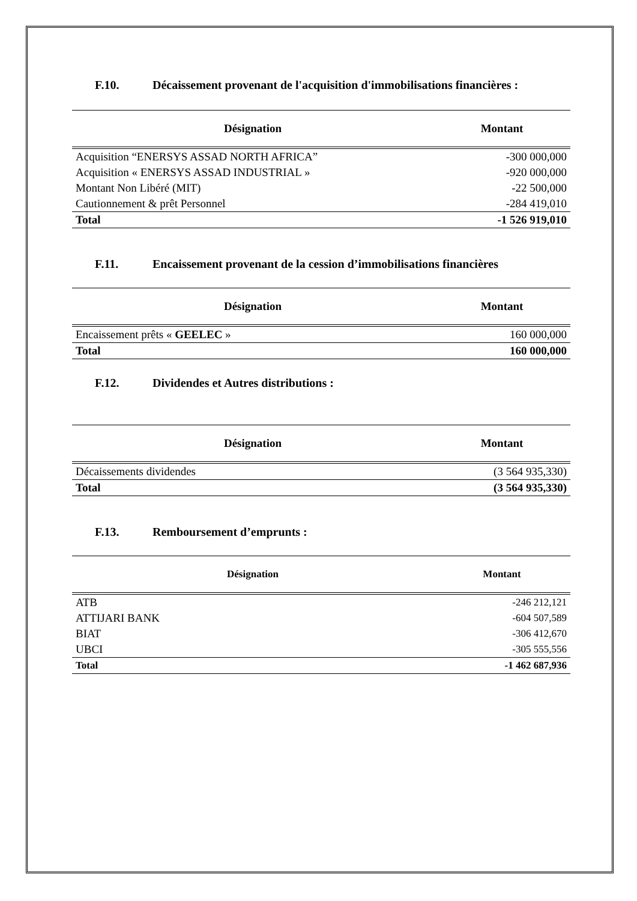F.10. Décaissement provenant de l'acquisition d'immobilisations financières :
| Désignation | Montant |
| --- | --- |
| Acquisition “ENERSYS ASSAD NORTH AFRICA” | -300 000,000 |
| Acquisition « ENERSYS ASSAD INDUSTRIAL » | -920 000,000 |
| Montant Non Libéré (MIT) | -22 500,000 |
| Cautionnement & prêt Personnel | -284 419,010 |
| Total | -1 526 919,010 |
F.11. Encaissement provenant de la cession d’immobilisations financières
| Désignation | Montant |
| --- | --- |
| Encaissement prêts « GEELEC » | 160 000,000 |
| Total | 160 000,000 |
F.12. Dividendes et Autres distributions :
| Désignation | Montant |
| --- | --- |
| Décaissements dividendes | (3 564 935,330) |
| Total | (3 564 935,330) |
F.13. Remboursement d’emprunts :
| Désignation | Montant |
| --- | --- |
| ATB | -246 212,121 |
| ATTIJARI BANK | -604 507,589 |
| BIAT | -306 412,670 |
| UBCI | -305 555,556 |
| Total | -1 462 687,936 |